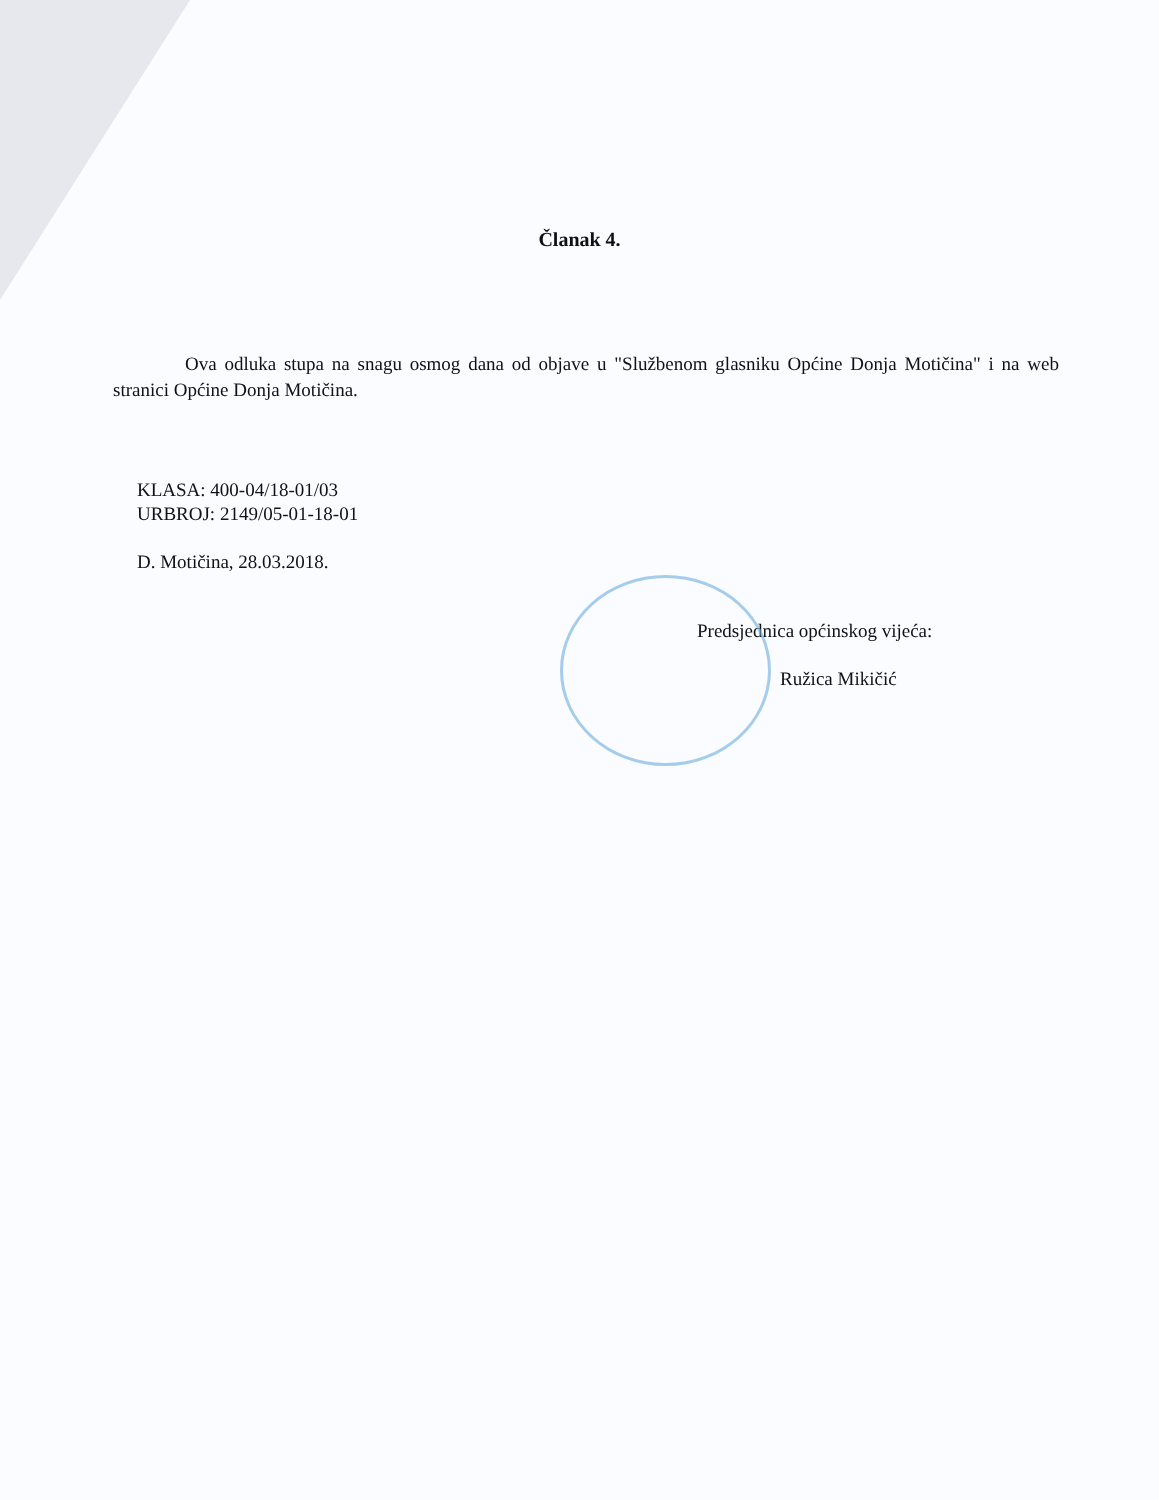Članak 4.
Ova odluka stupa na snagu osmog dana od objave u "Službenom glasniku Općine Donja Motičina" i na web stranici Općine Donja Motičina.
KLASA: 400-04/18-01/03
URBROJ: 2149/05-01-18-01
D. Motičina, 28.03.2018.
Predsjednica općinskog vijeća:
Ružica Mikičić